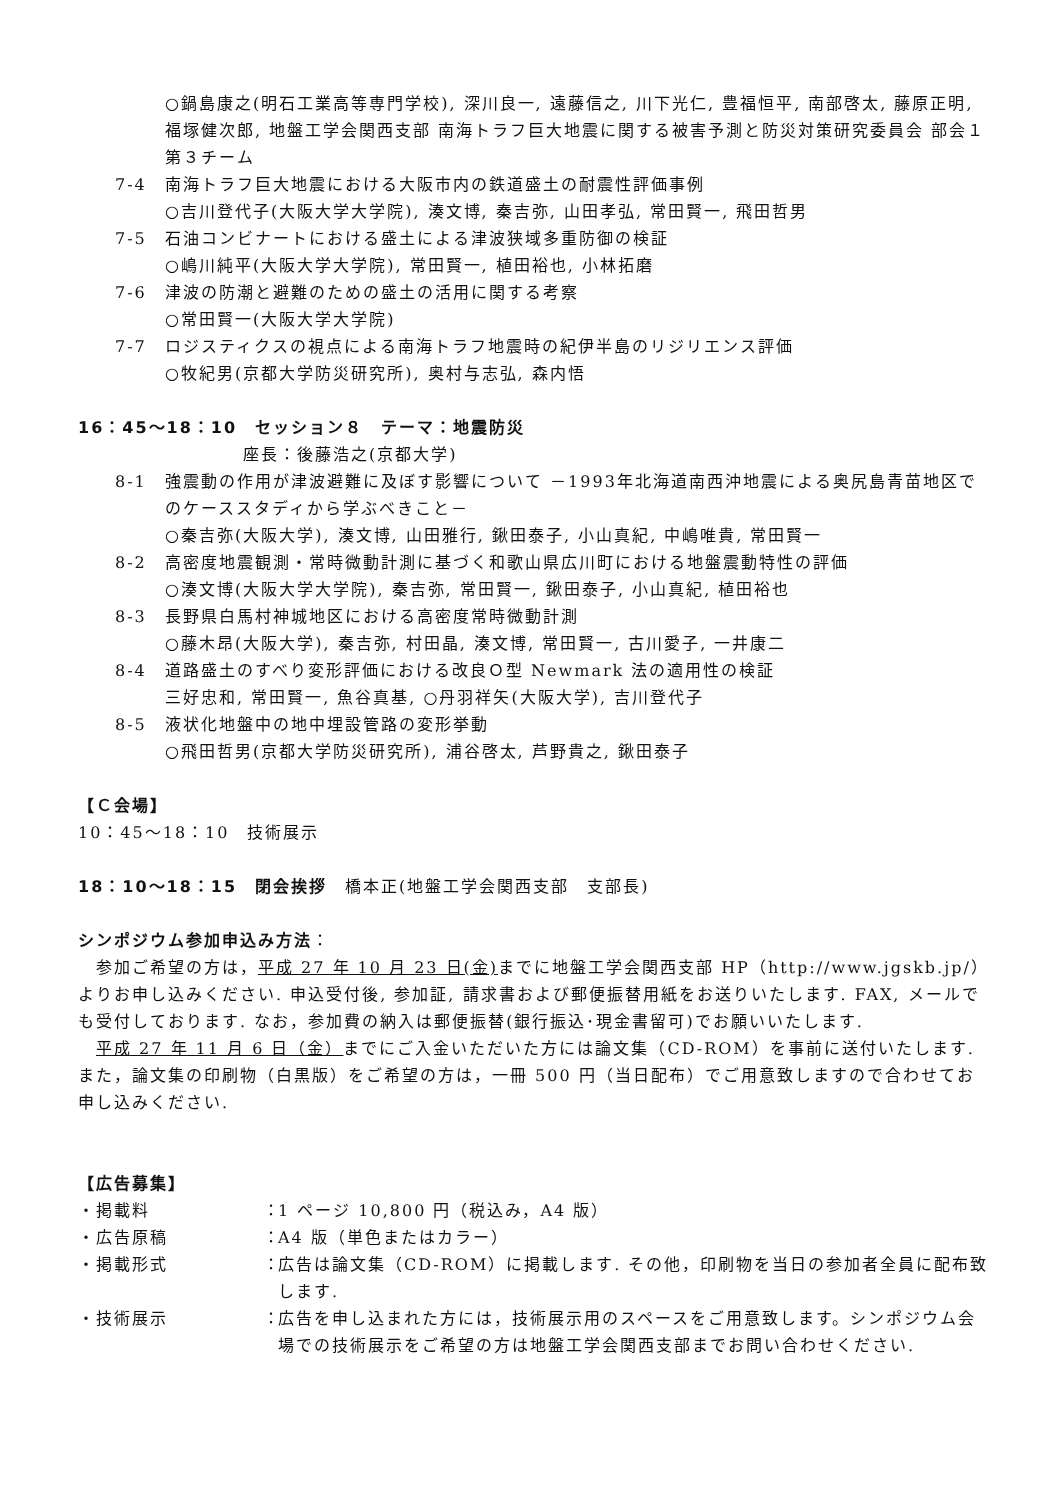○鍋島康之(明石工業高等専門学校), 深川良一, 遠藤信之, 川下光仁, 豊福恒平, 南部啓太, 藤原正明, 福塚健次郎, 地盤工学会関西支部 南海トラフ巨大地震に関する被害予測と防災対策研究委員会 部会１ 第３チーム
7-4 南海トラフ巨大地震における大阪市内の鉄道盛土の耐震性評価事例
○吉川登代子(大阪大学大学院), 湊文博, 秦吉弥, 山田孝弘, 常田賢一, 飛田哲男
7-5 石油コンビナートにおける盛土による津波狭域多重防御の検証
○嶋川純平(大阪大学大学院), 常田賢一, 植田裕也, 小林拓磨
7-6 津波の防潮と避難のための盛土の活用に関する考察
○常田賢一(大阪大学大学院)
7-7 ロジスティクスの視点による南海トラフ地震時の紀伊半島のリジリエンス評価
○牧紀男(京都大学防災研究所), 奥村与志弘, 森内悟
16：45～18：10　セッション８　テーマ：地震防災
座長：後藤浩之(京都大学)
8-1 強震動の作用が津波避難に及ぼす影響について －1993年北海道南西沖地震による奥尻島青苗地区でのケーススタディから学ぶべきこと－
○秦吉弥(大阪大学), 湊文博, 山田雅行, 鍬田泰子, 小山真紀, 中嶋唯貴, 常田賢一
8-2 高密度地震観測・常時微動計測に基づく和歌山県広川町における地盤震動特性の評価
○湊文博(大阪大学大学院), 秦吉弥, 常田賢一, 鍬田泰子, 小山真紀, 植田裕也
8-3 長野県白馬村神城地区における高密度常時微動計測
○藤木昂(大阪大学), 秦吉弥, 村田晶, 湊文博, 常田賢一, 古川愛子, 一井康二
8-4 道路盛土のすべり変形評価における改良Ｏ型 Newmark 法の適用性の検証
三好忠和, 常田賢一, 魚谷真基, ○丹羽祥矢(大阪大学), 吉川登代子
8-5 液状化地盤中の地中埋設管路の変形挙動
○飛田哲男(京都大学防災研究所), 浦谷啓太, 芦野貴之, 鍬田泰子
【Ｃ会場】
10：45～18：10　技術展示
18：10～18：15　閉会挨拶　橋本正(地盤工学会関西支部　支部長)
シンポジウム参加申込み方法：
　参加ご希望の方は，平成 27 年 10 月 23 日(金) までに地盤工学会関西支部 HP（http://www.jgskb.jp/）よりお申し込みください. 申込受付後, 参加証, 請求書および郵便振替用紙をお送りいたします. FAX, メールでも受付しております. なお，参加費の納入は郵便振替(銀行振込･現金書留可)でお願いいたします.
　平成 27 年 11 月 6 日（金）までにご入金いただいた方には論文集（CD-ROM）を事前に送付いたします. また，論文集の印刷物（白黒版）をご希望の方は，一冊 500 円（当日配布）でご用意致しますので合わせてお申し込みください.
【広告募集】
・掲載料 ： 1 ページ 10,800 円（税込み，A4 版）
・広告原稿 ： A4 版（単色またはカラー）
・掲載形式 ： 広告は論文集（CD-ROM）に掲載します. その他，印刷物を当日の参加者全員に配布致します.
・技術展示 ： 広告を申し込まれた方には，技術展示用のスペースをご用意致します。シンポジウム会場での技術展示をご希望の方は地盤工学会関西支部までお問い合わせください.